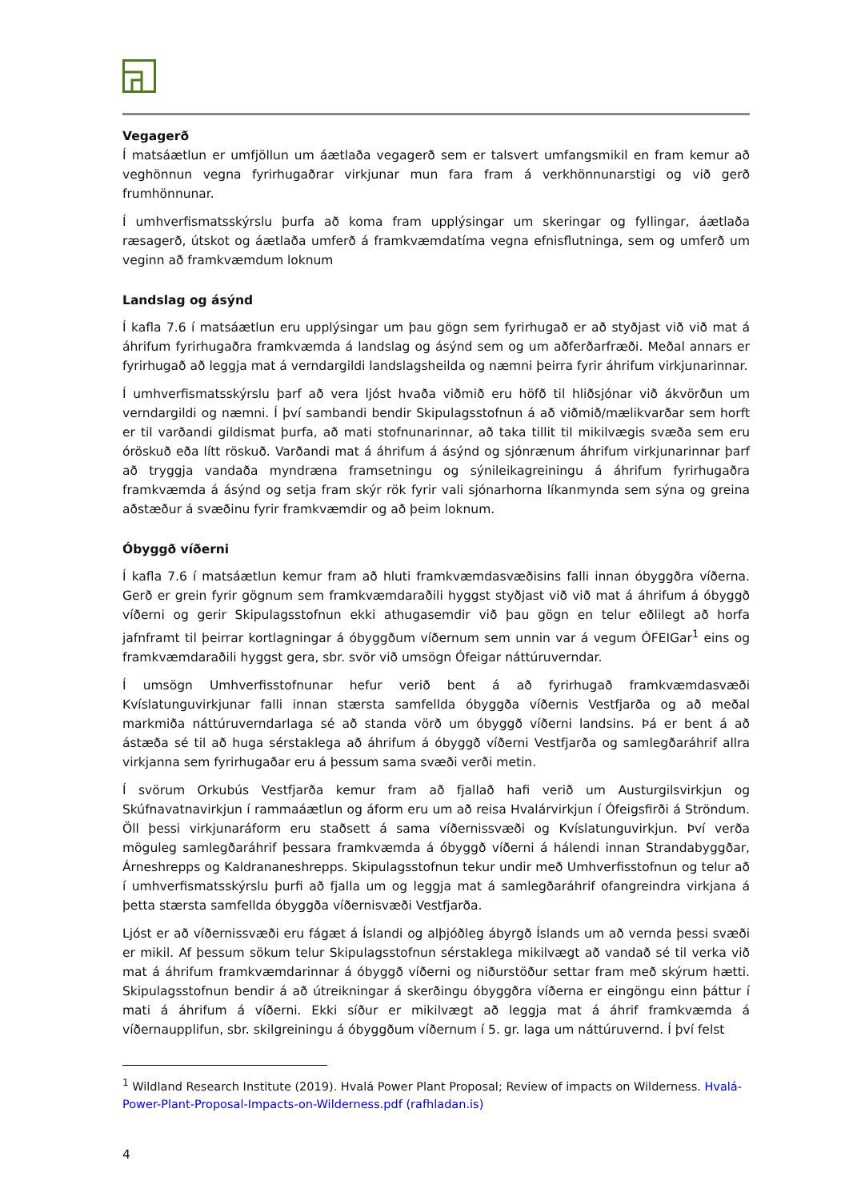Vegagerð
Í matsáætlun er umfjöllun um áætlaða vegagerð sem er talsvert umfangsmikil en fram kemur að veghönnun vegna fyrirhugaðrar virkjunar mun fara fram á verkhönnunarstigi og við gerð frumhönnunar.
Í umhverfismatsskýrslu þurfa að koma fram upplýsingar um skeringar og fyllingar, áætlaða ræsagerð, útskot og áætlaða umferð á framkvæmdatíma vegna efnisflutninga, sem og umferð um veginn að framkvæmdum loknum
Landslag og ásýnd
Í kafla 7.6 í matsáætlun eru upplýsingar um þau gögn sem fyrirhugað er að styðjast við við mat á áhrifum fyrirhugaðra framkvæmda á landslag og ásýnd sem og um aðferðarfræði. Meðal annars er fyrirhugað að leggja mat á verndargildi landslagsheilda og næmni þeirra fyrir áhrifum virkjunarinnar.
Í umhverfismatsskýrslu þarf að vera ljóst hvaða viðmið eru höfð til hliðsjónar við ákvörðun um verndargildi og næmni. Í því sambandi bendir Skipulagsstofnun á að viðmið/mælikvarðar sem horft er til varðandi gildismat þurfa, að mati stofnunarinnar, að taka tillit til mikilvægis svæða sem eru óröskuð eða lítt röskuð. Varðandi mat á áhrifum á ásýnd og sjónrænum áhrifum virkjunarinnar þarf að tryggja vandaða myndræna framsetningu og sýnileikagreiningu á áhrifum fyrirhugaðra framkvæmda á ásýnd og setja fram skýr rök fyrir vali sjónarhorna líkanmynda sem sýna og greina aðstæður á svæðinu fyrir framkvæmdir og að þeim loknum.
Óbyggð víðerni
Í kafla 7.6 í matsáætlun kemur fram að hluti framkvæmdasvæðisins falli innan óbyggðra víðerna. Gerð er grein fyrir gögnum sem framkvæmdaraðili hyggst styðjast við við mat á áhrifum á óbyggð víðerni og gerir Skipulagsstofnun ekki athugasemdir við þau gögn en telur eðlilegt að horfa jafnframt til þeirrar kortlagningar á óbyggðum víðernum sem unnin var á vegum ÓFEIGar<sup>1</sup> eins og framkvæmdaraðili hyggst gera, sbr. svör við umsögn Ófeigar náttúruverndar.
Í umsögn Umhverfisstofnunar hefur verið bent á að fyrirhugað framkvæmdasvæði Kvíslatunguvirkjunar falli innan stærsta samfellda óbyggða víðernis Vestfjarða og að meðal markmiða náttúruverndarlaga sé að standa vörð um óbyggð víðerni landsins. Þá er bent á að ástæða sé til að huga sérstaklega að áhrifum á óbyggð víðerni Vestfjarða og samlegðaráhrif allra virkjanna sem fyrirhugaðar eru á þessum sama svæði verði metin.
Í svörum Orkubús Vestfjarða kemur fram að fjallað hafi verið um Austurgilsvirkjun og Skúfnavatnavirkjun í rammaáætlun og áform eru um að reisa Hvalárvirkjun í Ófeigsfirði á Ströndum. Öll þessi virkjunaráform eru staðsett á sama víðernissvæði og Kvíslatunguvirkjun. Því verða möguleg samlegðaráhrif þessara framkvæmda á óbyggð víðerni á hálendi innan Strandabyggðar, Árneshrepps og Kaldrananeshrepps. Skipulagsstofnun tekur undir með Umhverfisstofnun og telur að í umhverfismatsskýrslu þurfi að fjalla um og leggja mat á samlegðaráhrif ofangreindra virkjana á þetta stærsta samfellda óbyggða víðernisvæði Vestfjarða.
Ljóst er að víðernissvæði eru fágæt á Íslandi og alþjóðleg ábyrgð Íslands um að vernda þessi svæði er mikil. Af þessum sökum telur Skipulagsstofnun sérstaklega mikilvægt að vandað sé til verka við mat á áhrifum framkvæmdarinnar á óbyggð víðerni og niðurstöður settar fram með skýrum hætti. Skipulagsstofnun bendir á að útreikningar á skerðingu óbyggðra víðerna er eingöngu einn þáttur í mati á áhrifum á víðerni. Ekki síður er mikilvægt að leggja mat á áhrif framkvæmda á víðernaupplifun, sbr. skilgreiningu á óbyggðum víðernum í 5. gr. laga um náttúruvernd. Í því felst
<sup>1</sup> Wildland Research Institute (2019). Hvalá Power Plant Proposal; Review of impacts on Wilderness. Hvalá-Power-Plant-Proposal-Impacts-on-Wilderness.pdf (rafhladan.is)
4